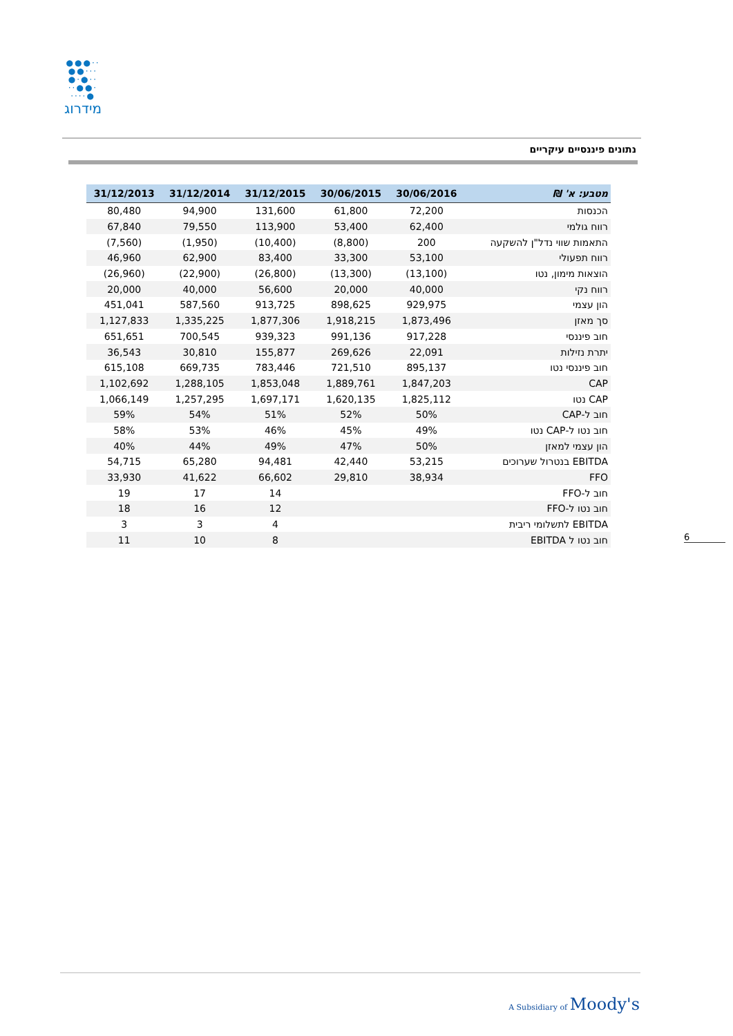●●●··
●●···
●·●··
··●●·
····●
מידרוג
נתונים פיננסיים עיקריים
| 31/12/2013 | 31/12/2014 | 31/12/2015 | 30/06/2015 | 30/06/2016 | מטבע: א' ₪ |
| --- | --- | --- | --- | --- | --- |
| 80,480 | 94,900 | 131,600 | 61,800 | 72,200 | הכנסות |
| 67,840 | 79,550 | 113,900 | 53,400 | 62,400 | רווח גולמי |
| (7,560) | (1,950) | (10,400) | (8,800) | 200 | התאמות שווי נדל"ן להשקעה |
| 46,960 | 62,900 | 83,400 | 33,300 | 53,100 | רווח תפעולי |
| (26,960) | (22,900) | (26,800) | (13,300) | (13,100) | הוצאות מימון, נטו |
| 20,000 | 40,000 | 56,600 | 20,000 | 40,000 | רווח נקי |
| 451,041 | 587,560 | 913,725 | 898,625 | 929,975 | הון עצמי |
| 1,127,833 | 1,335,225 | 1,877,306 | 1,918,215 | 1,873,496 | סך מאזן |
| 651,651 | 700,545 | 939,323 | 991,136 | 917,228 | חוב פיננסי |
| 36,543 | 30,810 | 155,877 | 269,626 | 22,091 | יתרת נזילות |
| 615,108 | 669,735 | 783,446 | 721,510 | 895,137 | חוב פיננסי נטו |
| 1,102,692 | 1,288,105 | 1,853,048 | 1,889,761 | 1,847,203 | CAP |
| 1,066,149 | 1,257,295 | 1,697,171 | 1,620,135 | 1,825,112 | CAP נטו |
| 59% | 54% | 51% | 52% | 50% | חוב ל-CAP |
| 58% | 53% | 46% | 45% | 49% | חוב נטו ל-CAP נטו |
| 40% | 44% | 49% | 47% | 50% | הון עצמי למאזן |
| 54,715 | 65,280 | 94,481 | 42,440 | 53,215 | EBITDA בנטרול שערוכים |
| 33,930 | 41,622 | 66,602 | 29,810 | 38,934 | FFO |
| 19 | 17 | 14 | | | חוב ל-FFO |
| 18 | 16 | 12 | | | חוב נטו ל-FFO |
| 3 | 3 | 4 | | | EBITDA לתשלומי ריבית |
| 11 | 10 | 8 | | | חוב נטו ל EBITDA |
6
A Subsidiary of Moody's